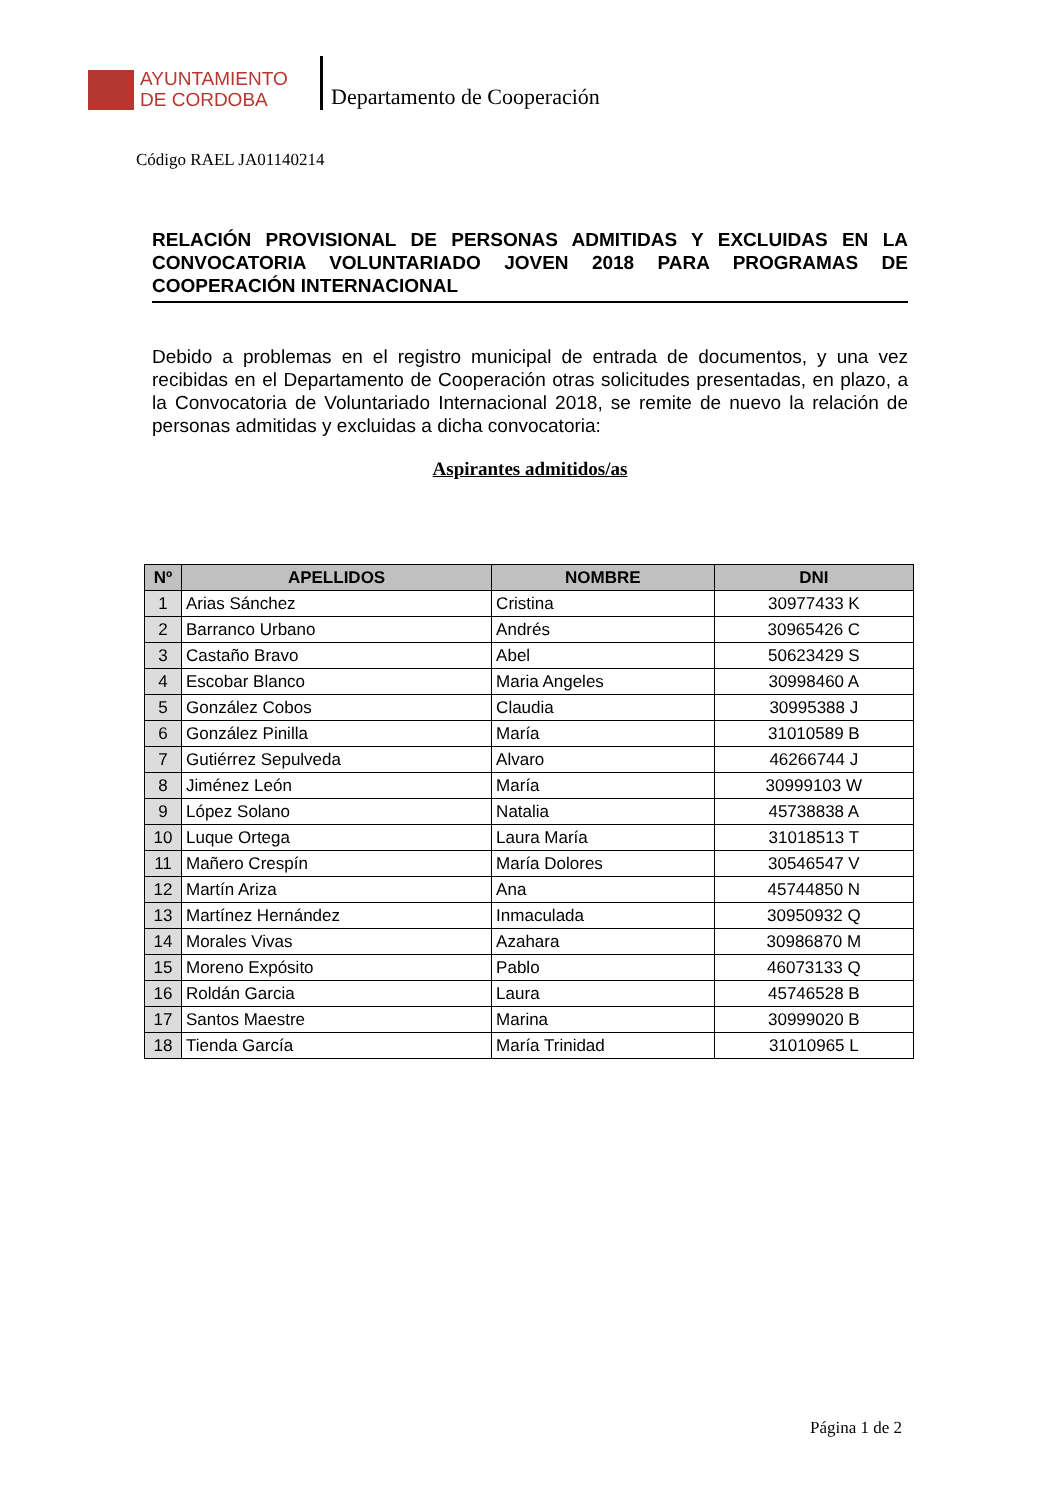AYUNTAMIENTO
DE CORDOBA
Departamento de Cooperación
Código RAEL JA01140214
RELACIÓN PROVISIONAL DE PERSONAS ADMITIDAS Y EXCLUIDAS EN LA CONVOCATORIA VOLUNTARIADO JOVEN 2018 PARA PROGRAMAS DE COOPERACIÓN INTERNACIONAL
Debido a problemas en el registro municipal de entrada de documentos, y una vez recibidas en el Departamento de Cooperación otras solicitudes presentadas, en plazo, a la Convocatoria de Voluntariado Internacional 2018, se remite de nuevo la relación de personas admitidas y excluidas a dicha convocatoria:
Aspirantes admitidos/as
| Nº | APELLIDOS | NOMBRE | DNI |
| --- | --- | --- | --- |
| 1 | Arias Sánchez | Cristina | 30977433 K |
| 2 | Barranco Urbano | Andrés | 30965426 C |
| 3 | Castaño Bravo | Abel | 50623429 S |
| 4 | Escobar Blanco | Maria Angeles | 30998460 A |
| 5 | González Cobos | Claudia | 30995388 J |
| 6 | González Pinilla | María | 31010589 B |
| 7 | Gutiérrez Sepulveda | Alvaro | 46266744 J |
| 8 | Jiménez León | María | 30999103 W |
| 9 | López Solano | Natalia | 45738838 A |
| 10 | Luque Ortega | Laura María | 31018513 T |
| 11 | Mañero Crespín | María Dolores | 30546547 V |
| 12 | Martín Ariza | Ana | 45744850 N |
| 13 | Martínez Hernández | Inmaculada | 30950932 Q |
| 14 | Morales Vivas | Azahara | 30986870 M |
| 15 | Moreno Expósito | Pablo | 46073133 Q |
| 16 | Roldán Garcia | Laura | 45746528 B |
| 17 | Santos Maestre | Marina | 30999020 B |
| 18 | Tienda García | María Trinidad | 31010965 L |
Página 1 de 2